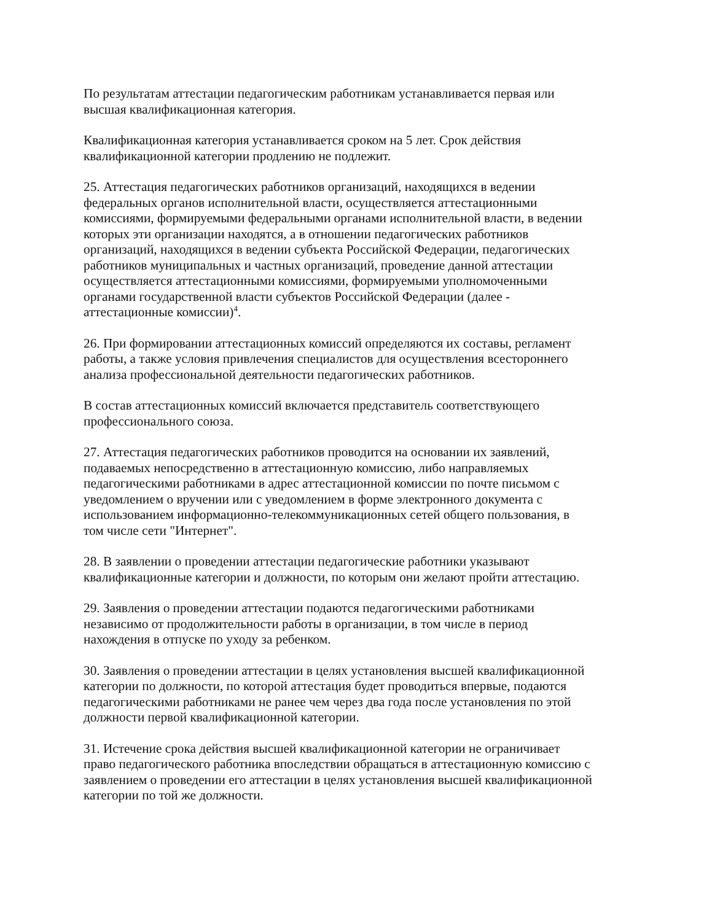По результатам аттестации педагогическим работникам устанавливается первая или
высшая квалификационная категория.
Квалификационная категория устанавливается сроком на 5 лет. Срок действия
квалификационной категории продлению не подлежит.
25. Аттестация педагогических работников организаций, находящихся в ведении
федеральных органов исполнительной власти, осуществляется аттестационными
комиссиями, формируемыми федеральными органами исполнительной власти, в ведении
которых эти организации находятся, а в отношении педагогических работников
организаций, находящихся в ведении субъекта Российской Федерации, педагогических
работников муниципальных и частных организаций, проведение данной аттестации
осуществляется аттестационными комиссиями, формируемыми уполномоченными
органами государственной власти субъектов Российской Федерации (далее -
аттестационные комиссии)<sup>4</sup>.
26. При формировании аттестационных комиссий определяются их составы, регламент
работы, а также условия привлечения специалистов для осуществления всестороннего
анализа профессиональной деятельности педагогических работников.
В состав аттестационных комиссий включается представитель соответствующего
профессионального союза.
27. Аттестация педагогических работников проводится на основании их заявлений,
подаваемых непосредственно в аттестационную комиссию, либо направляемых
педагогическими работниками в адрес аттестационной комиссии по почте письмом с
уведомлением о вручении или с уведомлением в форме электронного документа с
использованием информационно-телекоммуникационных сетей общего пользования, в
том числе сети "Интернет".
28. В заявлении о проведении аттестации педагогические работники указывают
квалификационные категории и должности, по которым они желают пройти аттестацию.
29. Заявления о проведении аттестации подаются педагогическими работниками
независимо от продолжительности работы в организации, в том числе в период
нахождения в отпуске по уходу за ребенком.
30. Заявления о проведении аттестации в целях установления высшей квалификационной
категории по должности, по которой аттестация будет проводиться впервые, подаются
педагогическими работниками не ранее чем через два года после установления по этой
должности первой квалификационной категории.
31. Истечение срока действия высшей квалификационной категории не ограничивает
право педагогического работника впоследствии обращаться в аттестационную комиссию с
заявлением о проведении его аттестации в целях установления высшей квалификационной
категории по той же должности.